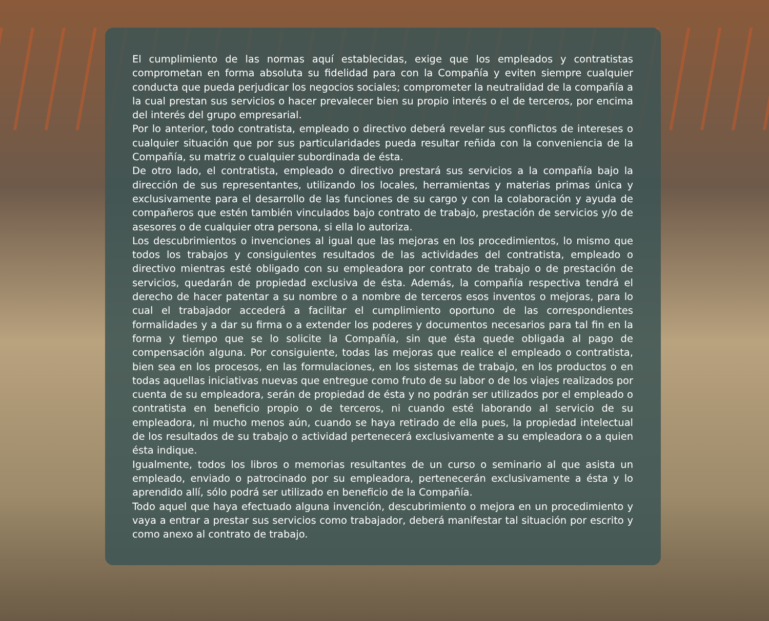El cumplimiento de las normas aquí establecidas, exige que los empleados y contratistas comprometan en forma absoluta su fidelidad para con la Compañía y eviten siempre cualquier conducta que pueda perjudicar los negocios sociales; comprometer la neutralidad de la compañía a la cual prestan sus servicios o hacer prevalecer bien su propio interés o el de terceros, por encima del interés del grupo empresarial.
Por lo anterior, todo contratista, empleado o directivo deberá revelar sus conflictos de intereses o cualquier situación que por sus particularidades pueda resultar reñida con la conveniencia de la Compañía, su matriz o cualquier subordinada de ésta.
De otro lado, el contratista, empleado o directivo prestará sus servicios a la compañía bajo la dirección de sus representantes, utilizando los locales, herramientas y materias primas única y exclusivamente para el desarrollo de las funciones de su cargo y con la colaboración y ayuda de compañeros que estén también vinculados bajo contrato de trabajo, prestación de servicios y/o de asesores o de cualquier otra persona, si ella lo autoriza.
Los descubrimientos o invenciones al igual que las mejoras en los procedimientos, lo mismo que todos los trabajos y consiguientes resultados de las actividades del contratista, empleado o directivo mientras esté obligado con su empleadora por contrato de trabajo o de prestación de servicios, quedarán de propiedad exclusiva de ésta. Además, la compañía respectiva tendrá el derecho de hacer patentar a su nombre o a nombre de terceros esos inventos o mejoras, para lo cual el trabajador accederá a facilitar el cumplimiento oportuno de las correspondientes formalidades y a dar su firma o a extender los poderes y documentos necesarios para tal fin en la forma y tiempo que se lo solicite la Compañía, sin que ésta quede obligada al pago de compensación alguna. Por consiguiente, todas las mejoras que realice el empleado o contratista, bien sea en los procesos, en las formulaciones, en los sistemas de trabajo, en los productos o en todas aquellas iniciativas nuevas que entregue como fruto de su labor o de los viajes realizados por cuenta de su empleadora, serán de propiedad de ésta y no podrán ser utilizados por el empleado o contratista en beneficio propio o de terceros, ni cuando esté laborando al servicio de su empleadora, ni mucho menos aún, cuando se haya retirado de ella pues, la propiedad intelectual de los resultados de su trabajo o actividad pertenecerá exclusivamente a su empleadora o a quien ésta indique.
Igualmente, todos los libros o memorias resultantes de un curso o seminario al que asista un empleado, enviado o patrocinado por su empleadora, pertenecerán exclusivamente a ésta y lo aprendido allí, sólo podrá ser utilizado en beneficio de la Compañía.
Todo aquel que haya efectuado alguna invención, descubrimiento o mejora en un procedimiento y vaya a entrar a prestar sus servicios como trabajador, deberá manifestar tal situación por escrito y como anexo al contrato de trabajo.